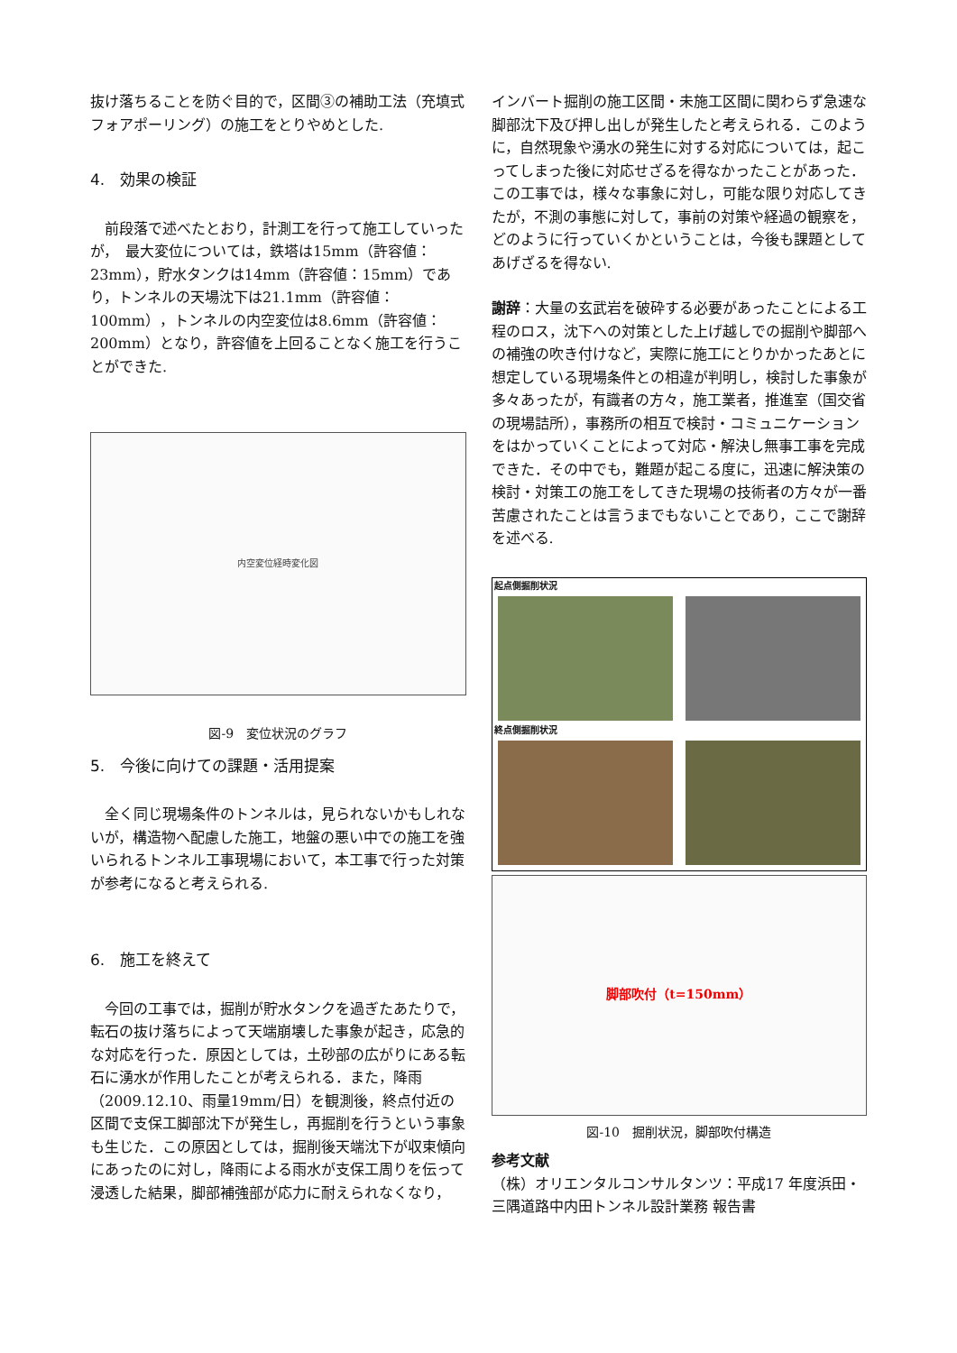抜け落ちることを防ぐ目的で，区間③の補助工法（充填式フォアポーリング）の施工をとりやめとした.
4.　効果の検証
前段落で述べたとおり，計測工を行って施工していったが，　最大変位については，鉄塔は15mm（許容値：23mm），貯水タンクは14mm（許容値：15mm）であり，トンネルの天場沈下は21.1mm（許容値：100mm），トンネルの内空変位は8.6mm（許容値：200mm）となり，許容値を上回ることなく施工を行うことができた.
内空変位経時変化図
図-9　変位状況のグラフ
5.　今後に向けての課題・活用提案
全く同じ現場条件のトンネルは，見られないかもしれないが，構造物へ配慮した施工，地盤の悪い中での施工を強いられるトンネル工事現場において，本工事で行った対策が参考になると考えられる.
6.　施工を終えて
今回の工事では，掘削が貯水タンクを過ぎたあたりで，転石の抜け落ちによって天端崩壊した事象が起き，応急的な対応を行った．原因としては，土砂部の広がりにある転石に湧水が作用したことが考えられる．また，降雨（2009.12.10、雨量19mm/日）を観測後，終点付近の区間で支保工脚部沈下が発生し，再掘削を行うという事象も生じた．この原因としては，掘削後天端沈下が収束傾向にあったのに対し，降雨による雨水が支保工周りを伝って浸透した結果，脚部補強部が応力に耐えられなくなり，
インバート掘削の施工区間・未施工区間に関わらず急速な脚部沈下及び押し出しが発生したと考えられる．このように，自然現象や湧水の発生に対する対応については，起こってしまった後に対応せざるを得なかったことがあった．この工事では，様々な事象に対し，可能な限り対応してきたが，不測の事態に対して，事前の対策や経過の観察を，どのように行っていくかということは，今後も課題としてあげざるを得ない.
謝辞：大量の玄武岩を破砕する必要があったことによる工程のロス，沈下への対策とした上げ越しでの掘削や脚部への補強の吹き付けなど，実際に施工にとりかかったあとに想定している現場条件との相違が判明し，検討した事象が多々あったが，有識者の方々，施工業者，推進室（国交省の現場詰所），事務所の相互で検討・コミュニケーションをはかっていくことによって対応・解決し無事工事を完成できた．その中でも，難題が起こる度に，迅速に解決策の検討・対策工の施工をしてきた現場の技術者の方々が一番苦慮されたことは言うまでもないことであり，ここで謝辞を述べる.
起点側掘削状況
終点側掘削状況
脚部吹付（t=150mm）
図-10　掘削状況，脚部吹付構造
参考文献
（株）オリエンタルコンサルタンツ：平成17 年度浜田・三隅道路中内田トンネル設計業務 報告書